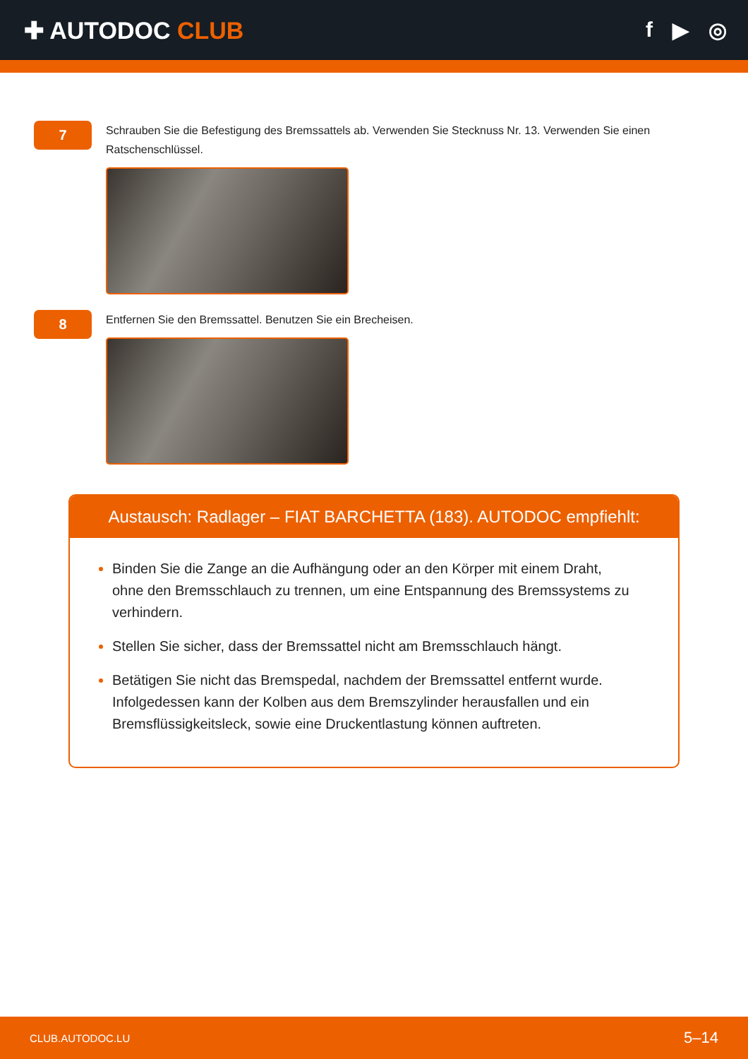✚ AUTODOC CLUB f ▶ ◎
7
Schrauben Sie die Befestigung des Bremssattels ab. Verwenden Sie Stecknuss Nr. 13. Verwenden Sie einen Ratschenschlüssel.
8
Entfernen Sie den Bremssattel. Benutzen Sie ein Brecheisen.
Austausch: Radlager – FIAT BARCHETTA (183). AUTODOC empfiehlt:
Binden Sie die Zange an die Aufhängung oder an den Körper mit einem Draht, ohne den Bremsschlauch zu trennen, um eine Entspannung des Bremssystems zu verhindern.
Stellen Sie sicher, dass der Bremssattel nicht am Bremsschlauch hängt.
Betätigen Sie nicht das Bremspedal, nachdem der Bremssattel entfernt wurde. Infolgedessen kann der Kolben aus dem Bremszylinder herausfallen und ein Bremsflüssigkeitsleck, sowie eine Druckentlastung können auftreten.
CLUB.AUTODOC.LU 5–14